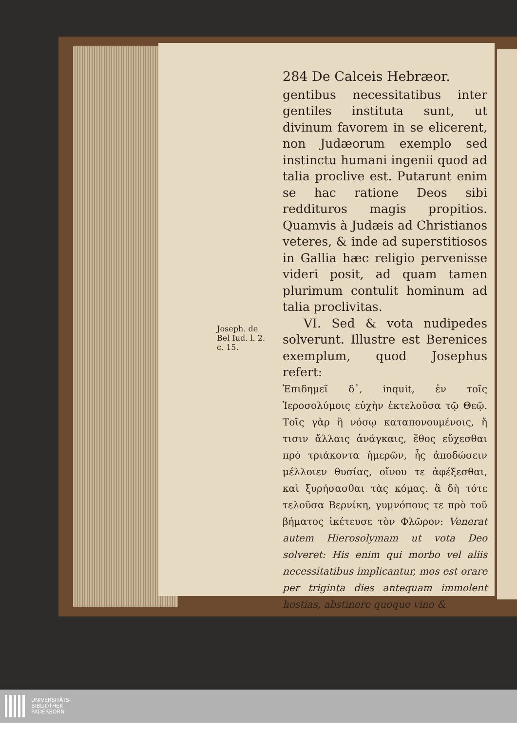284 De Calceis Hebræor.
gentibus necessitatibus inter gentiles instituta sunt, ut divinum favorem in se elicerent, non Judæorum exemplo sed instinctu humani ingenii quod ad talia proclive est. Putarunt enim se hac ratione Deos sibi reddituros magis propitios. Quamvis à Judæis ad Christianos veteres, & inde ad superstitiosos in Gallia hæc religio pervenisse videri posit, ad quam tamen plurimum contulit hominum ad talia proclivitas.
VI. Sed & vota nudipedes solverunt. Illustre est Berenices exemplum, quod Josephus refert:
Joseph. de Bel Iud. l. 2. c. 15.
Ἐπιδημεῖ δ᾽, inquit, ἐν τοῖς Ἱεροσολύμοις εὐχὴν ἐκτελοῦσα τῷ Θεῷ. Τοῖς γὰρ ἢ νόσῳ καταπονουμένοις, ἤ τισιν ἄλλαις ἀνάγκαις, ἔθος εὔχεσθαι πρὸ τριάκοντα ἡμερῶν, ἧς ἀποδώσειν μέλλοιεν θυσίας, οἴνου τε ἀφέξεσθαι, καὶ ξυρήσασθαι τὰς κόμας. ἃ δὴ τότε τελοῦσα Βερνίκη, γυμνόπους τε πρὸ τοῦ βήματος ἱκέτευσε τὸν Φλῶρον: Venerat autem Hierosolymam ut vota Deo solveret: His enim qui morbo vel aliis necessitatibus implicantur, mos est orare per triginta dies antequam immolent hostias, abstinere quoque vino &
UNIVERSITÄTS-
BIBLIOTHEK
PADERBORN